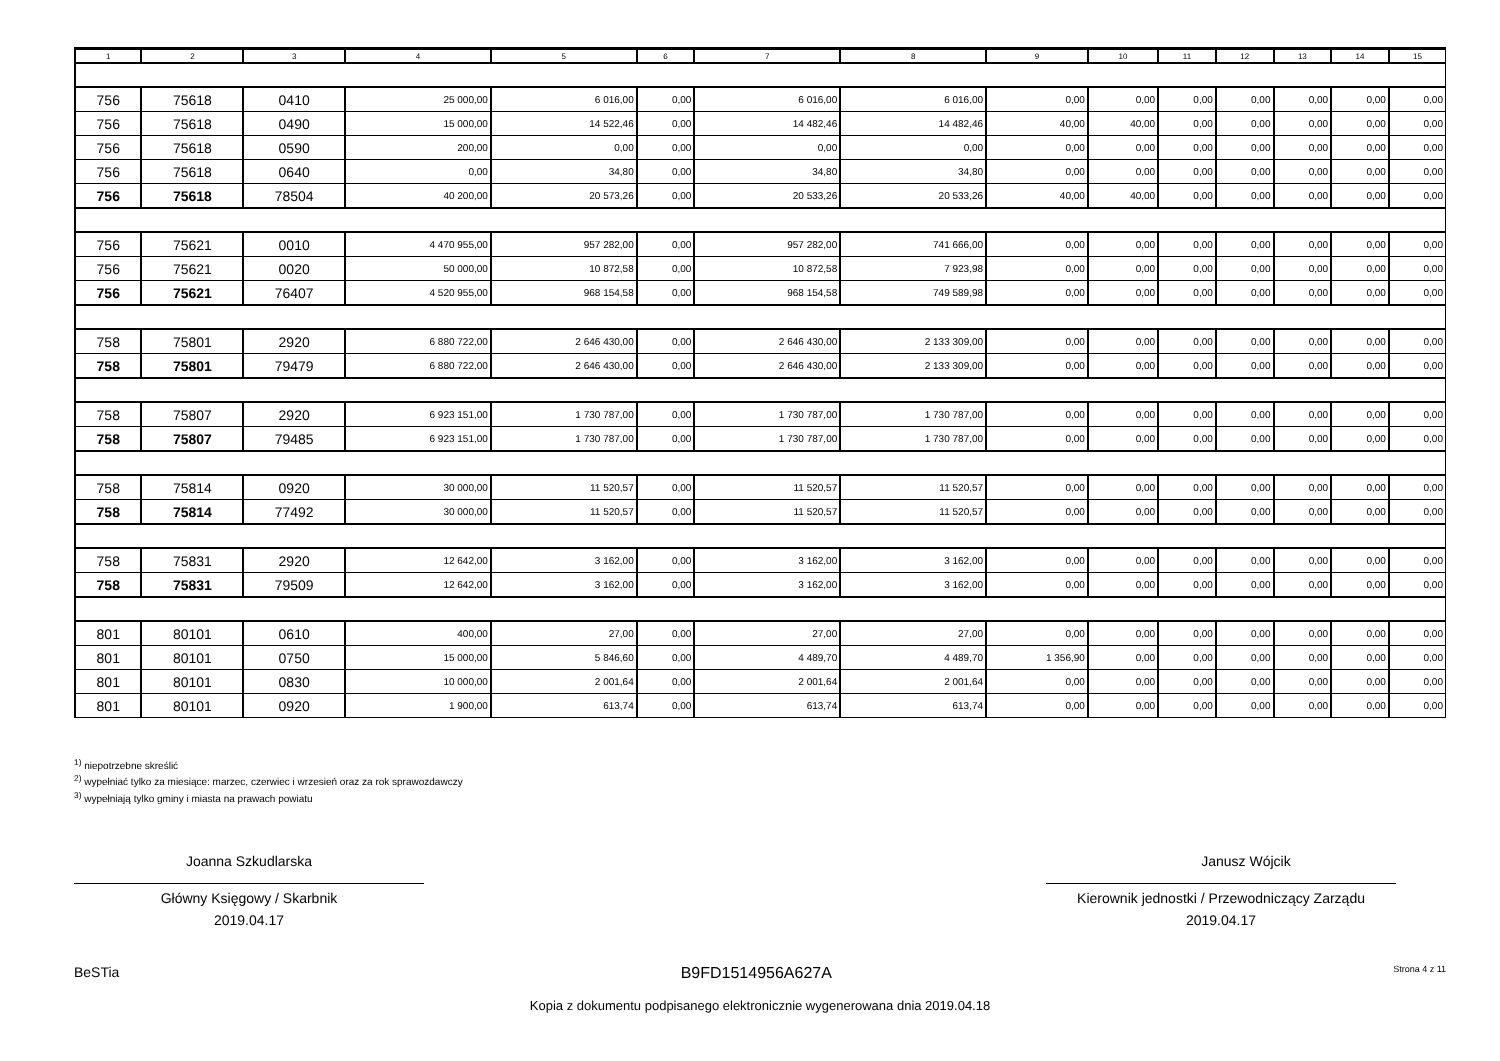| 1 | 2 | 3 | 4 | 5 | 6 | 7 | 8 | 9 | 10 | 11 | 12 | 13 | 14 | 15 |
| --- | --- | --- | --- | --- | --- | --- | --- | --- | --- | --- | --- | --- | --- | --- |
| 756 | 75618 | 0410 | 25 000,00 | 6 016,00 | 0,00 | 6 016,00 | 6 016,00 | 0,00 | 0,00 | 0,00 | 0,00 | 0,00 | 0,00 | 0,00 |
| 756 | 75618 | 0490 | 15 000,00 | 14 522,46 | 0,00 | 14 482,46 | 14 482,46 | 40,00 | 40,00 | 0,00 | 0,00 | 0,00 | 0,00 | 0,00 |
| 756 | 75618 | 0590 | 200,00 | 0,00 | 0,00 | 0,00 | 0,00 | 0,00 | 0,00 | 0,00 | 0,00 | 0,00 | 0,00 | 0,00 |
| 756 | 75618 | 0640 | 0,00 | 34,80 | 0,00 | 34,80 | 34,80 | 0,00 | 0,00 | 0,00 | 0,00 | 0,00 | 0,00 | 0,00 |
| 756 | 75618 | 78504 | 40 200,00 | 20 573,26 | 0,00 | 20 533,26 | 20 533,26 | 40,00 | 40,00 | 0,00 | 0,00 | 0,00 | 0,00 | 0,00 |
| 756 | 75621 | 0010 | 4 470 955,00 | 957 282,00 | 0,00 | 957 282,00 | 741 666,00 | 0,00 | 0,00 | 0,00 | 0,00 | 0,00 | 0,00 | 0,00 |
| 756 | 75621 | 0020 | 50 000,00 | 10 872,58 | 0,00 | 10 872,58 | 7 923,98 | 0,00 | 0,00 | 0,00 | 0,00 | 0,00 | 0,00 | 0,00 |
| 756 | 75621 | 76407 | 4 520 955,00 | 968 154,58 | 0,00 | 968 154,58 | 749 589,98 | 0,00 | 0,00 | 0,00 | 0,00 | 0,00 | 0,00 | 0,00 |
| 758 | 75801 | 2920 | 6 880 722,00 | 2 646 430,00 | 0,00 | 2 646 430,00 | 2 133 309,00 | 0,00 | 0,00 | 0,00 | 0,00 | 0,00 | 0,00 | 0,00 |
| 758 | 75801 | 79479 | 6 880 722,00 | 2 646 430,00 | 0,00 | 2 646 430,00 | 2 133 309,00 | 0,00 | 0,00 | 0,00 | 0,00 | 0,00 | 0,00 | 0,00 |
| 758 | 75807 | 2920 | 6 923 151,00 | 1 730 787,00 | 0,00 | 1 730 787,00 | 1 730 787,00 | 0,00 | 0,00 | 0,00 | 0,00 | 0,00 | 0,00 | 0,00 |
| 758 | 75807 | 79485 | 6 923 151,00 | 1 730 787,00 | 0,00 | 1 730 787,00 | 1 730 787,00 | 0,00 | 0,00 | 0,00 | 0,00 | 0,00 | 0,00 | 0,00 |
| 758 | 75814 | 0920 | 30 000,00 | 11 520,57 | 0,00 | 11 520,57 | 11 520,57 | 0,00 | 0,00 | 0,00 | 0,00 | 0,00 | 0,00 | 0,00 |
| 758 | 75814 | 77492 | 30 000,00 | 11 520,57 | 0,00 | 11 520,57 | 11 520,57 | 0,00 | 0,00 | 0,00 | 0,00 | 0,00 | 0,00 | 0,00 |
| 758 | 75831 | 2920 | 12 642,00 | 3 162,00 | 0,00 | 3 162,00 | 3 162,00 | 0,00 | 0,00 | 0,00 | 0,00 | 0,00 | 0,00 | 0,00 |
| 758 | 75831 | 79509 | 12 642,00 | 3 162,00 | 0,00 | 3 162,00 | 3 162,00 | 0,00 | 0,00 | 0,00 | 0,00 | 0,00 | 0,00 | 0,00 |
| 801 | 80101 | 0610 | 400,00 | 27,00 | 0,00 | 27,00 | 27,00 | 0,00 | 0,00 | 0,00 | 0,00 | 0,00 | 0,00 | 0,00 |
| 801 | 80101 | 0750 | 15 000,00 | 5 846,60 | 0,00 | 4 489,70 | 4 489,70 | 1 356,90 | 0,00 | 0,00 | 0,00 | 0,00 | 0,00 | 0,00 |
| 801 | 80101 | 0830 | 10 000,00 | 2 001,64 | 0,00 | 2 001,64 | 2 001,64 | 0,00 | 0,00 | 0,00 | 0,00 | 0,00 | 0,00 | 0,00 |
| 801 | 80101 | 0920 | 1 900,00 | 613,74 | 0,00 | 613,74 | 613,74 | 0,00 | 0,00 | 0,00 | 0,00 | 0,00 | 0,00 | 0,00 |
<sup>1)</sup> niepotrzebne skreślić
<sup>2)</sup> wypełniać tylko za miesiące: marzec, czerwiec i wrzesień oraz za rok sprawozdawczy
<sup>3)</sup> wypełniają tylko gminy i miasta na prawach powiatu
Joanna Szkudlarska
Główny Księgowy / Skarbnik
2019.04.17
Janusz Wójcik
Kierownik jednostki / Przewodniczący Zarządu
2019.04.17
BeSTia B9FD1514956A627A Strona 4 z 11
Kopia z dokumentu podpisanego elektronicznie wygenerowana dnia 2019.04.18